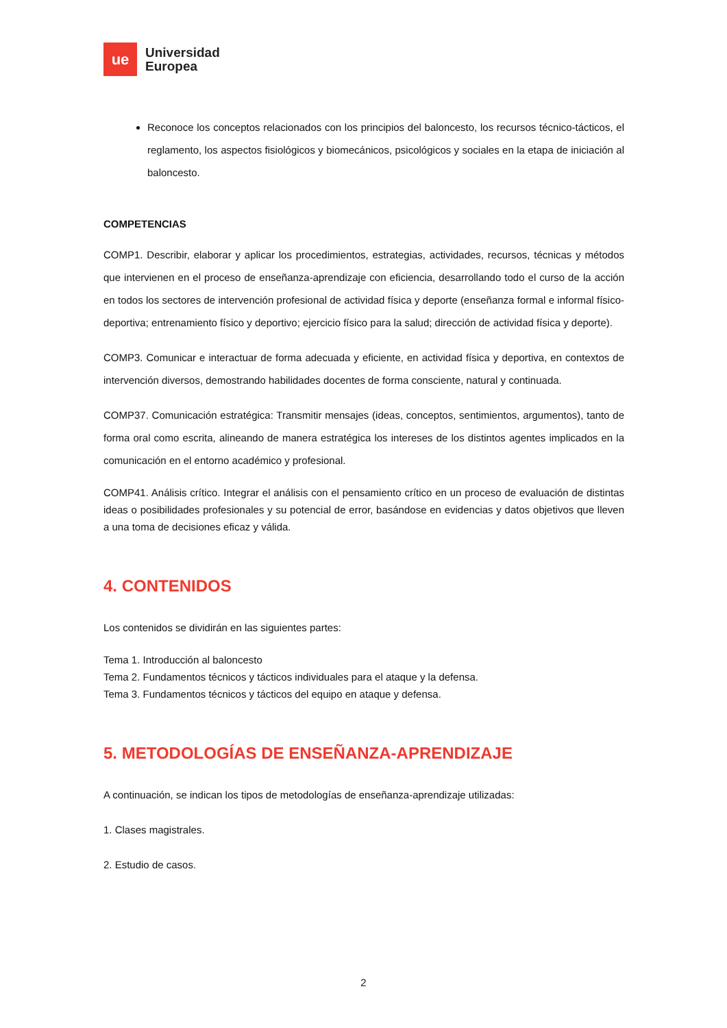ue
Universidad
Europea
Reconoce los conceptos relacionados con los principios del baloncesto, los recursos técnico-tácticos, el reglamento, los aspectos fisiológicos y biomecánicos, psicológicos y sociales en la etapa de iniciación al baloncesto.
COMPETENCIAS
COMP1. Describir, elaborar y aplicar los procedimientos, estrategias, actividades, recursos, técnicas y métodos que intervienen en el proceso de enseñanza-aprendizaje con eficiencia, desarrollando todo el curso de la acción en todos los sectores de intervención profesional de actividad física y deporte (enseñanza formal e informal físico-deportiva; entrenamiento físico y deportivo; ejercicio físico para la salud; dirección de actividad física y deporte).
COMP3. Comunicar e interactuar de forma adecuada y eficiente, en actividad física y deportiva, en contextos de intervención diversos, demostrando habilidades docentes de forma consciente, natural y continuada.
COMP37. Comunicación estratégica: Transmitir mensajes (ideas, conceptos, sentimientos, argumentos), tanto de forma oral como escrita, alineando de manera estratégica los intereses de los distintos agentes implicados en la comunicación en el entorno académico y profesional.
COMP41. Análisis crítico. Integrar el análisis con el pensamiento crítico en un proceso de evaluación de distintas ideas o posibilidades profesionales y su potencial de error, basándose en evidencias y datos objetivos que lleven a una toma de decisiones eficaz y válida.
4. CONTENIDOS
Los contenidos se dividirán en las siguientes partes:
Tema 1. Introducción al baloncesto
Tema 2. Fundamentos técnicos y tácticos individuales para el ataque y la defensa.
Tema 3. Fundamentos técnicos y tácticos del equipo en ataque y defensa.
5. METODOLOGÍAS DE ENSEÑANZA-APRENDIZAJE
A continuación, se indican los tipos de metodologías de enseñanza-aprendizaje utilizadas:
1. Clases magistrales.
2. Estudio de casos.
2